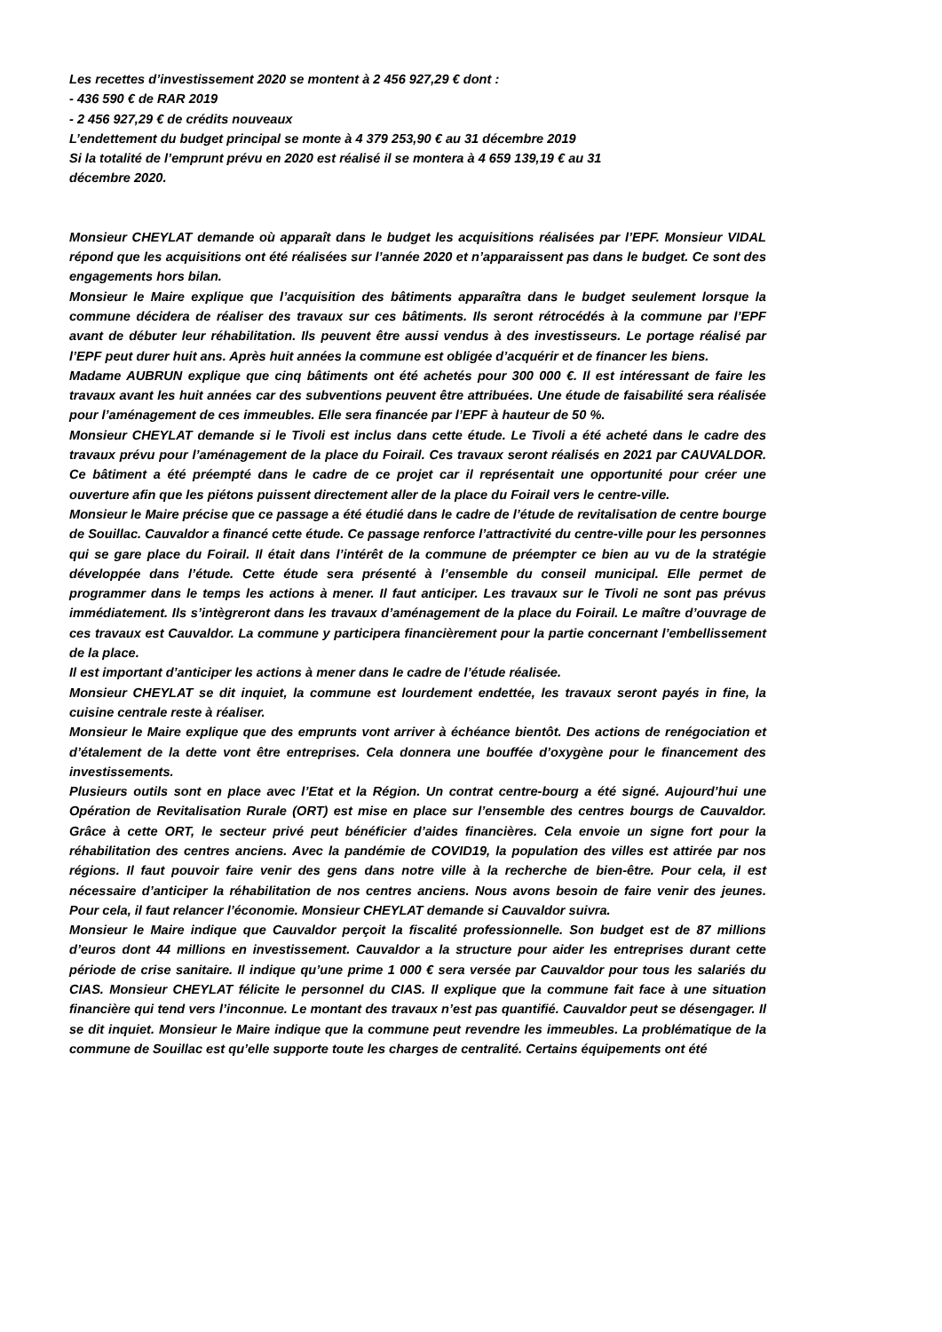Les recettes d’investissement 2020 se montent à 2 456 927,29 € dont :
- 436 590 € de RAR 2019
- 2 456 927,29 € de crédits nouveaux
L’endettement du budget principal se monte à 4 379 253,90 € au 31 décembre 2019
Si la totalité de l’emprunt prévu en 2020 est réalisé il se montera à 4 659 139,19 € au 31
décembre 2020.
Monsieur CHEYLAT demande où apparaît dans le budget les acquisitions réalisées par l’EPF. Monsieur VIDAL répond que les acquisitions ont été réalisées sur l’année 2020 et n’apparaissent pas dans le budget. Ce sont des engagements hors bilan.
Monsieur le Maire explique que l’acquisition des bâtiments apparaîtra dans le budget seulement lorsque la commune décidera de réaliser des travaux sur ces bâtiments. Ils seront rétrocédés à la commune par l’EPF avant de débuter leur réhabilitation. Ils peuvent être aussi vendus à des investisseurs. Le portage réalisé par l’EPF peut durer huit ans. Après huit années la commune est obligée d’acquérir et de financer les biens.
Madame AUBRUN explique que cinq bâtiments ont été achetés pour 300 000 €. Il est intéressant de faire les travaux avant les huit années car des subventions peuvent être attribuées. Une étude de faisabilité sera réalisée pour l’aménagement de ces immeubles. Elle sera financée par l’EPF à hauteur de 50 %.
Monsieur CHEYLAT demande si le Tivoli est inclus dans cette étude. Le Tivoli a été acheté dans le cadre des travaux prévu pour l’aménagement de la place du Foirail. Ces travaux seront réalisés en 2021 par CAUVALDOR. Ce bâtiment a été préempté dans le cadre de ce projet car il représentait une opportunité pour créer une ouverture afin que les piétons puissent directement aller de la place du Foirail vers le centre-ville.
Monsieur le Maire précise que ce passage a été étudié dans le cadre de l’étude de revitalisation de centre bourge de Souillac. Cauvaldor a financé cette étude. Ce passage renforce l’attractivité du centre-ville pour les personnes qui se gare place du Foirail. Il était dans l’intérêt de la commune de préempter ce bien au vu de la stratégie développée dans l’étude. Cette étude sera présenté à l’ensemble du conseil municipal. Elle permet de programmer dans le temps les actions à mener. Il faut anticiper. Les travaux sur le Tivoli ne sont pas prévus immédiatement. Ils s’intègreront dans les travaux d’aménagement de la place du Foirail. Le maître d’ouvrage de ces travaux est Cauvaldor. La commune y participera financièrement pour la partie concernant l’embellissement de la place.
Il est important d’anticiper les actions à mener dans le cadre de l’étude réalisée.
Monsieur CHEYLAT se dit inquiet, la commune est lourdement endettée, les travaux seront payés in fine, la cuisine centrale reste à réaliser.
Monsieur le Maire explique que des emprunts vont arriver à échéance bientôt. Des actions de renégociation et d’étalement de la dette vont être entreprises. Cela donnera une bouffée d’oxygène pour le financement des investissements.
Plusieurs outils sont en place avec l’Etat et la Région. Un contrat centre-bourg a été signé. Aujourd’hui une Opération de Revitalisation Rurale (ORT) est mise en place sur l’ensemble des centres bourgs de Cauvaldor. Grâce à cette ORT, le secteur privé peut bénéficier d’aides financières. Cela envoie un signe fort pour la réhabilitation des centres anciens. Avec la pandémie de COVID19, la population des villes est attirée par nos régions. Il faut pouvoir faire venir des gens dans notre ville à la recherche de bien-être. Pour cela, il est nécessaire d’anticiper la réhabilitation de nos centres anciens. Nous avons besoin de faire venir des jeunes. Pour cela, il faut relancer l’économie. Monsieur CHEYLAT demande si Cauvaldor suivra.
Monsieur le Maire indique que Cauvaldor perçoit la fiscalité professionnelle. Son budget est de 87 millions d’euros dont 44 millions en investissement. Cauvaldor a la structure pour aider les entreprises durant cette période de crise sanitaire. Il indique qu’une prime 1 000 € sera versée par Cauvaldor pour tous les salariés du CIAS. Monsieur CHEYLAT félicite le personnel du CIAS. Il explique que la commune fait face à une situation financière qui tend vers l’inconnue. Le montant des travaux n’est pas quantifié. Cauvaldor peut se désengager. Il se dit inquiet. Monsieur le Maire indique que la commune peut revendre les immeubles. La problématique de la commune de Souillac est qu’elle supporte toute les charges de centralité. Certains équipements ont été